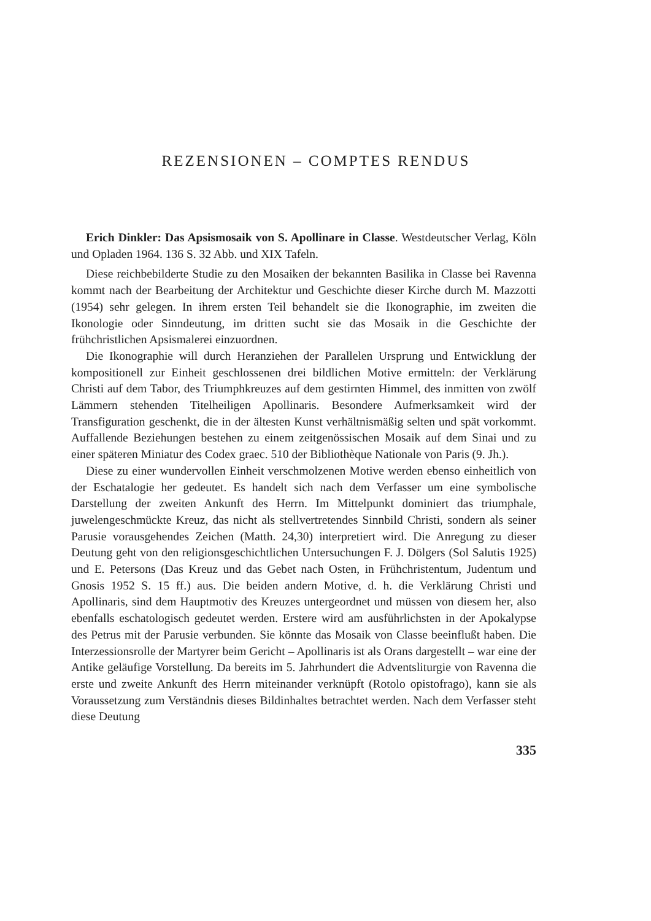REZENSIONEN – COMPTES RENDUS
Erich Dinkler: Das Apsismosaik von S. Apollinare in Classe. Westdeutscher Verlag, Köln und Opladen 1964. 136 S. 32 Abb. und XIX Tafeln.
Diese reichbebilderte Studie zu den Mosaiken der bekannten Basilika in Classe bei Ravenna kommt nach der Bearbeitung der Architektur und Geschichte dieser Kirche durch M. Mazzotti (1954) sehr gelegen. In ihrem ersten Teil behandelt sie die Ikonographie, im zweiten die Ikonologie oder Sinndeutung, im dritten sucht sie das Mosaik in die Geschichte der frühchristlichen Apsismalerei einzuordnen.
Die Ikonographie will durch Heranziehen der Parallelen Ursprung und Entwicklung der kompositionell zur Einheit geschlossenen drei bildlichen Motive ermitteln: der Verklärung Christi auf dem Tabor, des Triumphkreuzes auf dem gestirnten Himmel, des inmitten von zwölf Lämmern stehenden Titelheiligen Apollinaris. Besondere Aufmerksamkeit wird der Transfiguration geschenkt, die in der ältesten Kunst verhältnismäßig selten und spät vorkommt. Auffallende Beziehungen bestehen zu einem zeitgenössischen Mosaik auf dem Sinai und zu einer späteren Miniatur des Codex graec. 510 der Bibliothèque Nationale von Paris (9. Jh.).
Diese zu einer wundervollen Einheit verschmolzenen Motive werden ebenso einheitlich von der Eschatalogie her gedeutet. Es handelt sich nach dem Verfasser um eine symbolische Darstellung der zweiten Ankunft des Herrn. Im Mittelpunkt dominiert das triumphale, juwelengeschmückte Kreuz, das nicht als stellvertretendes Sinnbild Christi, sondern als seiner Parusie vorausgehendes Zeichen (Matth. 24,30) interpretiert wird. Die Anregung zu dieser Deutung geht von den religionsgeschichtlichen Untersuchungen F. J. Dölgers (Sol Salutis 1925) und E. Petersons (Das Kreuz und das Gebet nach Osten, in Frühchristentum, Judentum und Gnosis 1952 S. 15 ff.) aus. Die beiden andern Motive, d. h. die Verklärung Christi und Apollinaris, sind dem Hauptmotiv des Kreuzes untergeordnet und müssen von diesem her, also ebenfalls eschatologisch gedeutet werden. Erstere wird am ausführlichsten in der Apokalypse des Petrus mit der Parusie verbunden. Sie könnte das Mosaik von Classe beeinflußt haben. Die Interzessionsrolle der Martyrer beim Gericht – Apollinaris ist als Orans dargestellt – war eine der Antike geläufige Vorstellung. Da bereits im 5. Jahrhundert die Adventsliturgie von Ravenna die erste und zweite Ankunft des Herrn miteinander verknüpft (Rotolo opistofrago), kann sie als Voraussetzung zum Verständnis dieses Bildinhaltes betrachtet werden. Nach dem Verfasser steht diese Deutung
335